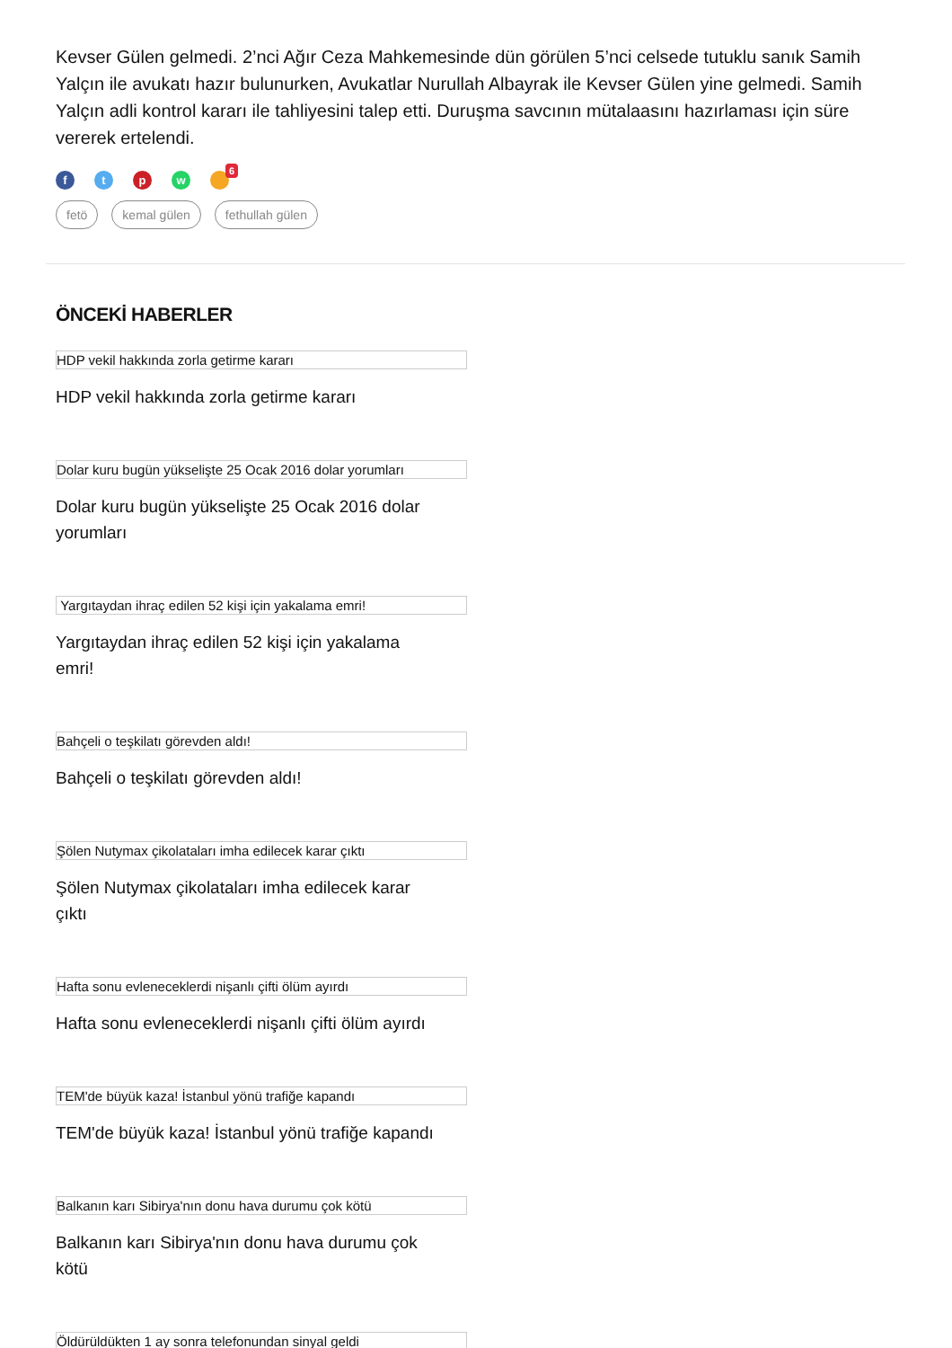Kevser Gülen gelmedi. 2’nci Ağır Ceza Mahkemesinde dün görülen 5’nci celsede tutuklu sanık Samih Yalçın ile avukatı hazır bulunurken, Avukatlar Nurullah Albayrak ile Kevser Gülen yine gelmedi. Samih Yalçın adli kontrol kararı ile tahliyesini talep etti. Duruşma savcının mütalaasını hazırlaması için süre vererek ertelendi.
f t p w
6
fetö kemal gülen fethullah gülen
ÖNCEKİ HABERLER
HDP vekil hakkında zorla getirme kararı
HDP vekil hakkında zorla getirme kararı
Dolar kuru bugün yükselişte 25 Ocak 2016 dolar yorumları
Dolar kuru bugün yükselişte 25 Ocak 2016 dolar yorumları
Yargıtaydan ihraç edilen 52 kişi için yakalama emri!
Yargıtaydan ihraç edilen 52 kişi için yakalama emri!
Bahçeli o teşkilatı görevden aldı!
Bahçeli o teşkilatı görevden aldı!
Şölen Nutymax çikolataları imha edilecek karar çıktı
Şölen Nutymax çikolataları imha edilecek karar çıktı
Hafta sonu evleneceklerdi nişanlı çifti ölüm ayırdı
Hafta sonu evleneceklerdi nişanlı çifti ölüm ayırdı
TEM'de büyük kaza! İstanbul yönü trafiğe kapandı
TEM'de büyük kaza! İstanbul yönü trafiğe kapandı
Balkanın karı Sibirya'nın donu hava durumu çok kötü
Balkanın karı Sibirya'nın donu hava durumu çok kötü
Öldürüldükten 1 ay sonra telefonundan sinyal geldi